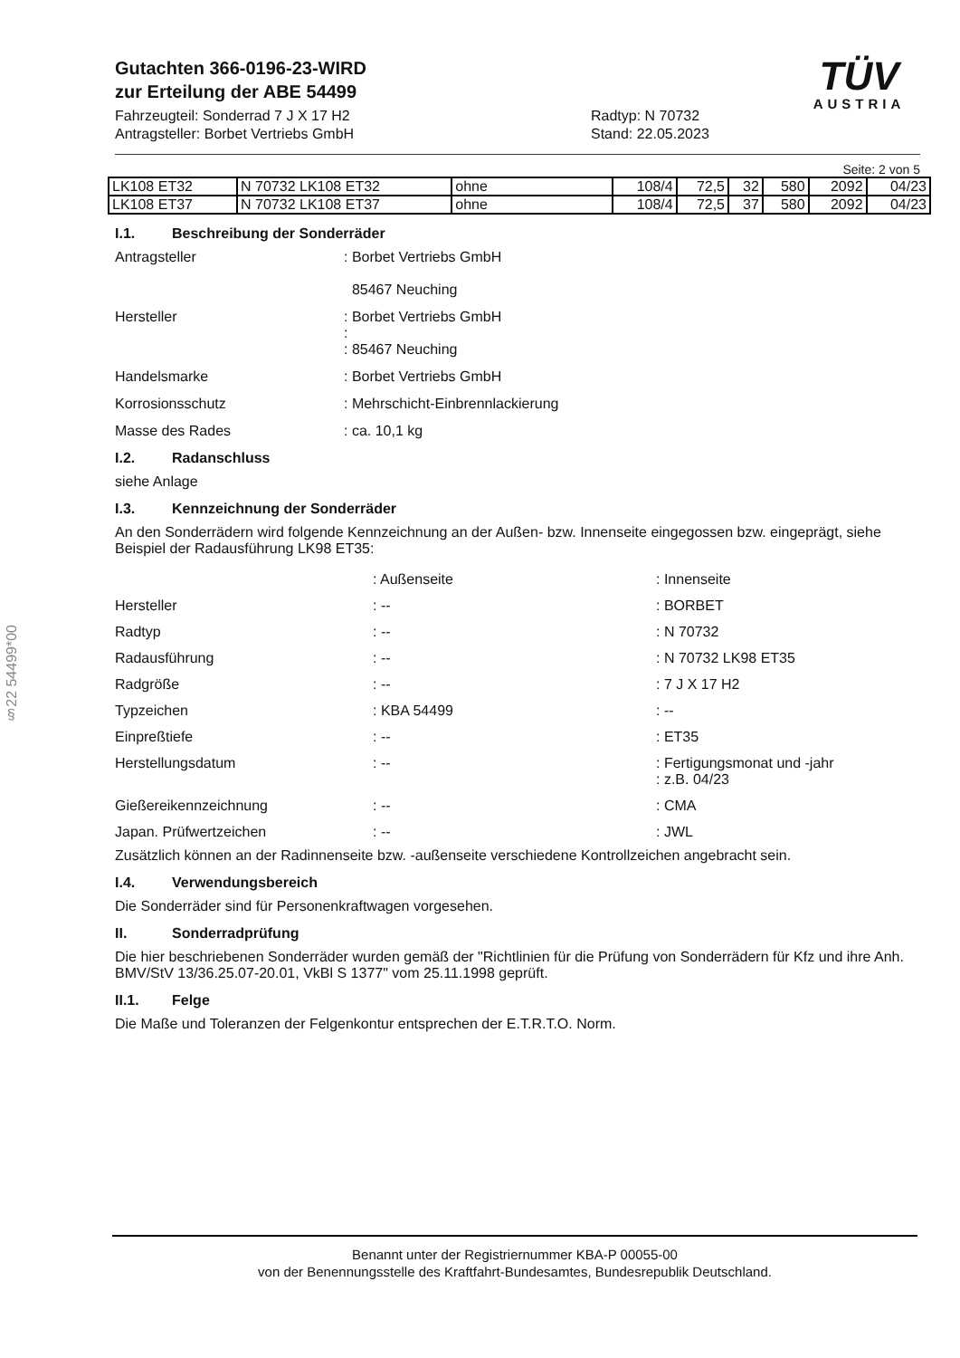§22 54499*00
TÜV
AUSTRIA
Gutachten 366-0196-23-WIRD
zur Erteilung der ABE 54499
Fahrzeugteil: Sonderrad 7 J X 17 H2
Antragsteller: Borbet Vertriebs GmbH
Radtyp: N 70732
Stand: 22.05.2023
Seite: 2 von 5
| LK108 ET32 | N 70732 LK108 ET32 | ohne | 108/4 | 72,5 | 32 | 580 | 2092 | 04/23 |
| LK108 ET37 | N 70732 LK108 ET37 | ohne | 108/4 | 72,5 | 37 | 580 | 2092 | 04/23 |
I.1. Beschreibung der Sonderräder
Antragsteller
: Borbet Vertriebs GmbH
85467 Neuching
Hersteller
: Borbet Vertriebs GmbH
:
: 85467 Neuching
Handelsmarke
: Borbet Vertriebs GmbH
Korrosionsschutz
: Mehrschicht-Einbrennlackierung
Masse des Rades
: ca. 10,1 kg
I.2. Radanschluss
siehe Anlage
I.3. Kennzeichnung der Sonderräder
An den Sonderrädern wird folgende Kennzeichnung an der Außen- bzw. Innenseite eingegossen bzw. eingeprägt, siehe Beispiel der Radausführung LK98 ET35:
: Außenseite
: Innenseite
Hersteller
: --
: BORBET
Radtyp
: --
: N 70732
Radausführung
: --
: N 70732 LK98 ET35
Radgröße
: --
: 7 J X 17 H2
Typzeichen
: KBA 54499
: --
Einpreßtiefe
: --
: ET35
Herstellungsdatum
: --
: Fertigungsmonat und -jahr
: z.B. 04/23
Gießereikennzeichnung
: --
: CMA
Japan. Prüfwertzeichen
: --
: JWL
Zusätzlich können an der Radinnenseite bzw. -außenseite verschiedene Kontrollzeichen angebracht sein.
I.4. Verwendungsbereich
Die Sonderräder sind für Personenkraftwagen vorgesehen.
II. Sonderradprüfung
Die hier beschriebenen Sonderräder wurden gemäß der "Richtlinien für die Prüfung von Sonderrädern für Kfz und ihre Anh. BMV/StV 13/36.25.07-20.01, VkBl S 1377" vom 25.11.1998 geprüft.
II.1. Felge
Die Maße und Toleranzen der Felgenkontur entsprechen der E.T.R.T.O. Norm.
Benannt unter der Registriernummer KBA-P 00055-00
von der Benennungsstelle des Kraftfahrt-Bundesamtes, Bundesrepublik Deutschland.